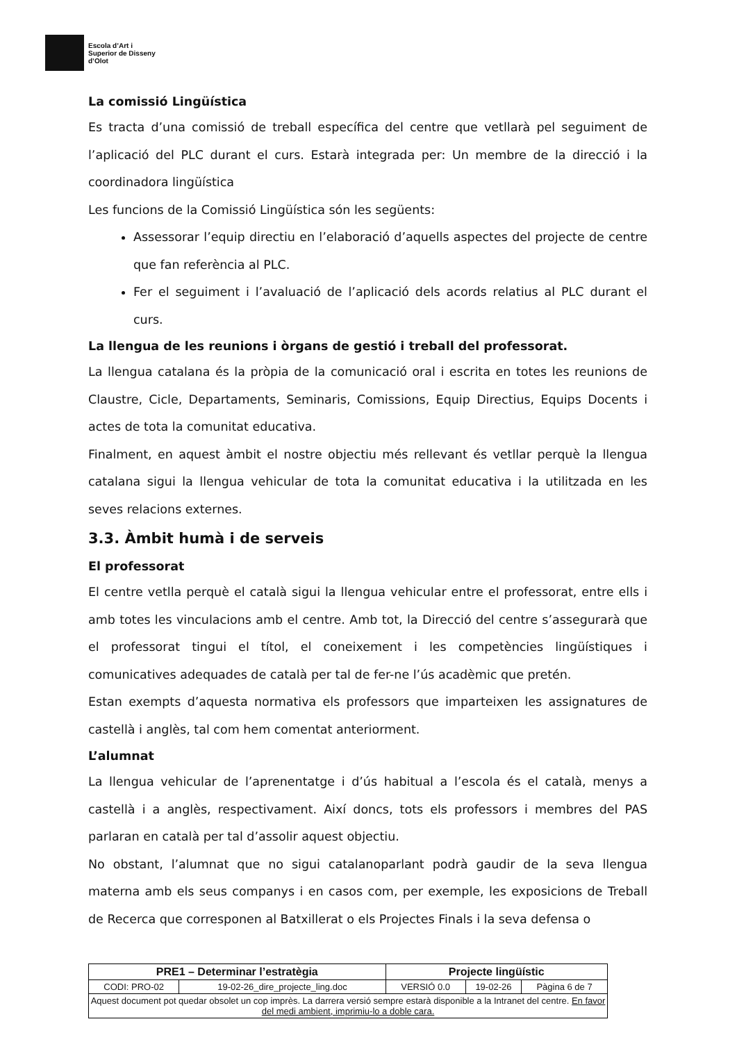Escola d’Art i
Superior de Disseny
d’Olot
La comissió Lingüística
Es tracta d’una comissió de treball específica del centre que vetllarà pel seguiment de l’aplicació del PLC durant el curs. Estarà integrada per: Un membre de la direcció i la coordinadora lingüística
Les funcions de la Comissió Lingüística són les següents:
Assessorar l’equip directiu en l’elaboració d’aquells aspectes del projecte de centre que fan referència al PLC.
Fer el seguiment i l’avaluació de l’aplicació dels acords relatius al PLC durant el curs.
La llengua de les reunions i òrgans de gestió i treball del professorat.
La llengua catalana és la pròpia de la comunicació oral i escrita en totes les reunions de Claustre, Cicle, Departaments, Seminaris, Comissions, Equip Directius, Equips Docents i actes de tota la comunitat educativa.
Finalment, en aquest àmbit el nostre objectiu més rellevant és vetllar perquè la llengua catalana sigui la llengua vehicular de tota la comunitat educativa i la utilitzada en les seves relacions externes.
3.3. Àmbit humà i de serveis
El professorat
El centre vetlla perquè el català sigui la llengua vehicular entre el professorat, entre ells i amb totes les vinculacions amb el centre. Amb tot, la Direcció del centre s’assegurarà que el professorat tingui el títol, el coneixement i les competències lingüístiques i comunicatives adequades de català per tal de fer-ne l’ús acadèmic que pretén.
Estan exempts d’aquesta normativa els professors que imparteixen les assignatures de castellà i anglès, tal com hem comentat anteriorment.
L’alumnat
La llengua vehicular de l’aprenentatge i d’ús habitual a l’escola és el català, menys a castellà i a anglès, respectivament. Així doncs, tots els professors i membres del PAS parlaran en català per tal d’assolir aquest objectiu.
No obstant, l’alumnat que no sigui catalanoparlant podrà gaudir de la seva llengua materna amb els seus companys i en casos com, per exemple, les exposicions de Treball de Recerca que corresponen al Batxillerat o els Projectes Finals i la seva defensa o
| PRE1 – Determinar l’estratègia | | Projecte lingüístic | | |
| CODI: PRO-02 | 19-02-26_dire_projecte_ling.doc | VERSIÓ 0.0 | 19-02-26 | Pàgina 6 de 7 |
| Aquest document pot quedar obsolet un cop imprès. La darrera versió sempre estarà disponible a la Intranet del centre. En favor del medi ambient, imprimiu-lo a doble cara. | | | | |